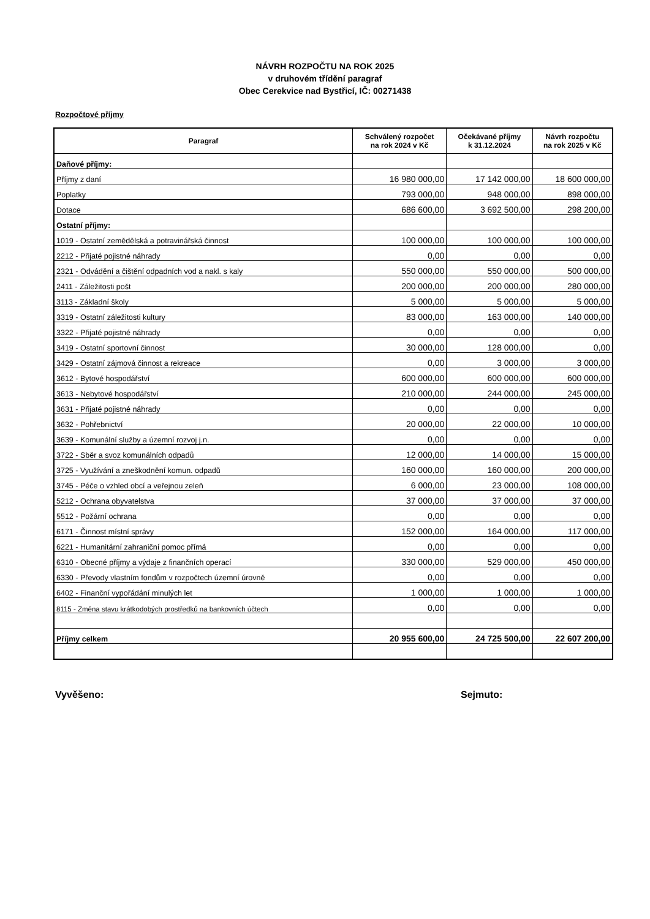NÁVRH ROZPOČTU NA ROK 2025
v druhovém třídění paragraf
Obec Cerekvice nad Bystřicí, IČ: 00271438
Rozpočtové příjmy
| Paragraf | Schválený rozpočet na rok 2024 v Kč | Očekávané příjmy k 31.12.2024 | Návrh rozpočtu na rok 2025 v Kč |
| --- | --- | --- | --- |
| Daňové příjmy: | | | |
| Příjmy z daní | 16 980 000,00 | 17 142 000,00 | 18 600 000,00 |
| Poplatky | 793 000,00 | 948 000,00 | 898 000,00 |
| Dotace | 686 600,00 | 3 692 500,00 | 298 200,00 |
| Ostatní příjmy: | | | |
| 1019 - Ostatní zemědělská a potravinářská činnost | 100 000,00 | 100 000,00 | 100 000,00 |
| 2212 - Přijaté pojistné náhrady | 0,00 | 0,00 | 0,00 |
| 2321 - Odvádění a čištění odpadních vod a nakl. s kaly | 550 000,00 | 550 000,00 | 500 000,00 |
| 2411 - Záležitosti pošt | 200 000,00 | 200 000,00 | 280 000,00 |
| 3113 - Základní školy | 5 000,00 | 5 000,00 | 5 000,00 |
| 3319 - Ostatní záležitosti kultury | 83 000,00 | 163 000,00 | 140 000,00 |
| 3322 - Přijaté pojistné náhrady | 0,00 | 0,00 | 0,00 |
| 3419 - Ostatní sportovní činnost | 30 000,00 | 128 000,00 | 0,00 |
| 3429 - Ostatní zájmová činnost a rekreace | 0,00 | 3 000,00 | 3 000,00 |
| 3612 - Bytové hospodářství | 600 000,00 | 600 000,00 | 600 000,00 |
| 3613 - Nebytové hospodářství | 210 000,00 | 244 000,00 | 245 000,00 |
| 3631 - Přijaté pojistné náhrady | 0,00 | 0,00 | 0,00 |
| 3632 - Pohřebnictví | 20 000,00 | 22 000,00 | 10 000,00 |
| 3639 - Komunální služby a územní rozvoj j.n. | 0,00 | 0,00 | 0,00 |
| 3722 - Sběr a svoz komunálních odpadů | 12 000,00 | 14 000,00 | 15 000,00 |
| 3725 - Využívání a zneškodnění komun. odpadů | 160 000,00 | 160 000,00 | 200 000,00 |
| 3745 - Péče o vzhled obcí a veřejnou zeleň | 6 000,00 | 23 000,00 | 108 000,00 |
| 5212 - Ochrana obyvatelstva | 37 000,00 | 37 000,00 | 37 000,00 |
| 5512 - Požární ochrana | 0,00 | 0,00 | 0,00 |
| 6171 - Činnost místní správy | 152 000,00 | 164 000,00 | 117 000,00 |
| 6221 - Humanitární zahraniční pomoc přímá | 0,00 | 0,00 | 0,00 |
| 6310 - Obecné příjmy a výdaje z finančních operací | 330 000,00 | 529 000,00 | 450 000,00 |
| 6330 - Převody vlastním fondům v rozpočtech územní úrovně | 0,00 | 0,00 | 0,00 |
| 6402 - Finanční vypořádání minulých let | 1 000,00 | 1 000,00 | 1 000,00 |
| 8115 - Změna stavu krátkodobých prostředků na bankovních účtech | 0,00 | 0,00 | 0,00 |
| Příjmy celkem | 20 955 600,00 | 24 725 500,00 | 22 607 200,00 |
Vyvěšeno: Sejmuto: